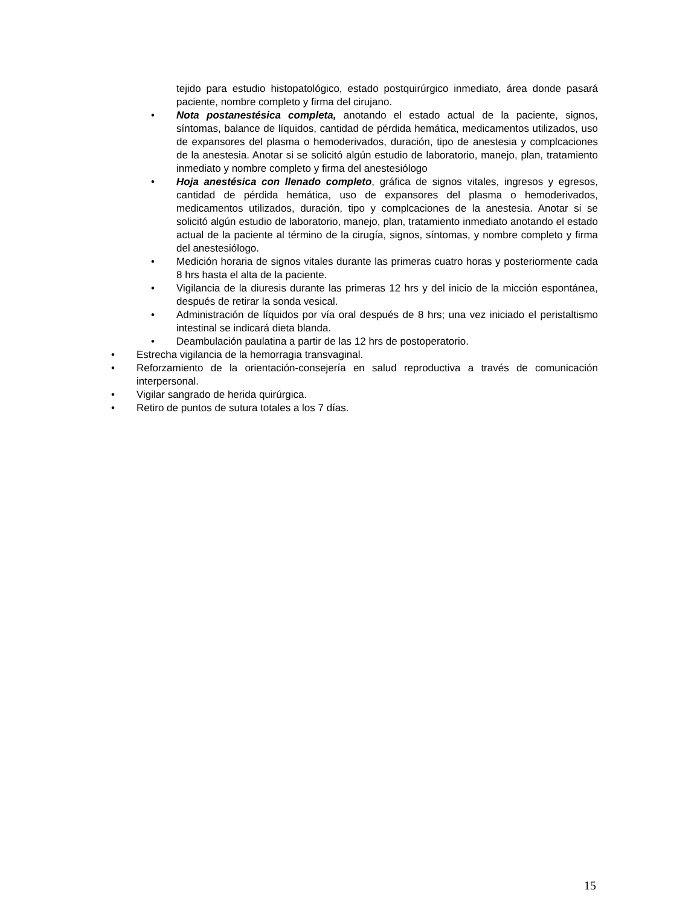tejido para estudio histopatológico, estado postquirúrgico inmediato, área donde pasará paciente, nombre completo y firma del cirujano.
• Nota postanestésica completa, anotando el estado actual de la paciente, signos, síntomas, balance de líquidos, cantidad de pérdida hemática, medicamentos utilizados, uso de expansores del plasma o hemoderivados, duración, tipo de anestesia y complcaciones de la anestesia. Anotar si se solicitó algún estudio de laboratorio, manejo, plan, tratamiento inmediato y nombre completo y firma del anestesiólogo
• Hoja anestésica con llenado completo, gráfica de signos vitales, ingresos y egresos, cantidad de pérdida hemática, uso de expansores del plasma o hemoderivados, medicamentos utilizados, duración, tipo y complcaciones de la anestesia. Anotar si se solicitó algún estudio de laboratorio, manejo, plan, tratamiento inmediato anotando el estado actual de la paciente al término de la cirugía, signos, síntomas, y nombre completo y firma del anestesiólogo.
• Medición horaria de signos vitales durante las primeras cuatro horas y posteriormente cada 8 hrs hasta el alta de la paciente.
• Vigilancia de la diuresis durante las primeras 12 hrs y del inicio de la micción espontánea, después de retirar la sonda vesical.
• Administración de líquidos por vía oral después de 8 hrs; una vez iniciado el peristaltismo intestinal se indicará dieta blanda.
• Deambulación paulatina a partir de las 12 hrs de postoperatorio.
• Estrecha vigilancia de la hemorragia transvaginal.
• Reforzamiento de la orientación-consejería en salud reproductiva a través de comunicación interpersonal.
• Vigilar sangrado de herida quirúrgica.
• Retiro de puntos de sutura totales a los 7 días.
15